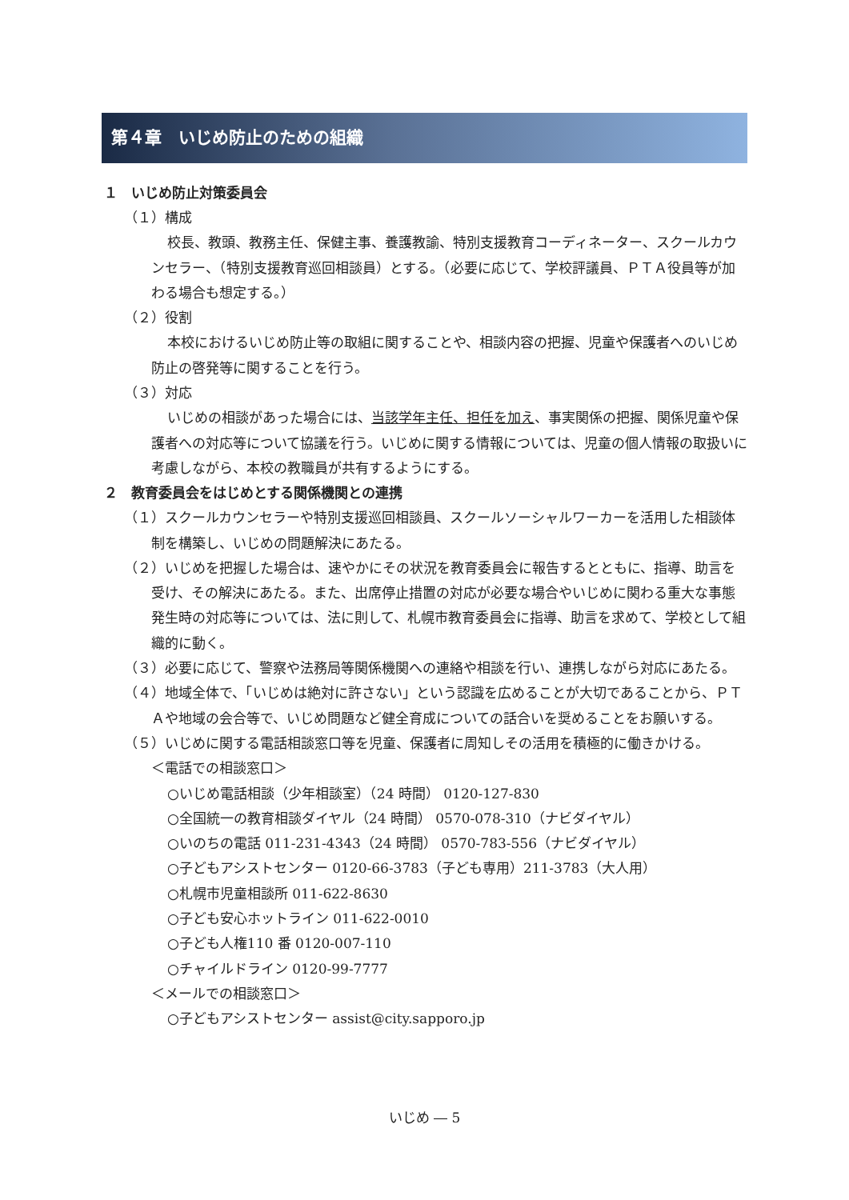第４章　いじめ防止のための組織
１　いじめ防止対策委員会
（１）構成
校長、教頭、教務主任、保健主事、養護教諭、特別支援教育コーディネーター、スクールカウンセラー、（特別支援教育巡回相談員）とする。（必要に応じて、学校評議員、ＰＴＡ役員等が加わる場合も想定する。）
（２）役割
本校におけるいじめ防止等の取組に関することや、相談内容の把握、児童や保護者へのいじめ防止の啓発等に関することを行う。
（３）対応
いじめの相談があった場合には、当該学年主任、担任を加え、事実関係の把握、関係児童や保護者への対応等について協議を行う。いじめに関する情報については、児童の個人情報の取扱いに考慮しながら、本校の教職員が共有するようにする。
２　教育委員会をはじめとする関係機関との連携
（１）スクールカウンセラーや特別支援巡回相談員、スクールソーシャルワーカーを活用した相談体制を構築し、いじめの問題解決にあたる。
（２）いじめを把握した場合は、速やかにその状況を教育委員会に報告するとともに、指導、助言を受け、その解決にあたる。また、出席停止措置の対応が必要な場合やいじめに関わる重大な事態発生時の対応等については、法に則して、札幌市教育委員会に指導、助言を求めて、学校として組織的に動く。
（３）必要に応じて、警察や法務局等関係機関への連絡や相談を行い、連携しながら対応にあたる。
（４）地域全体で、「いじめは絶対に許さない」という認識を広めることが大切であることから、ＰＴＡや地域の会合等で、いじめ問題など健全育成についての話合いを奨めることをお願いする。
（５）いじめに関する電話相談窓口等を児童、保護者に周知しその活用を積極的に働きかける。
＜電話での相談窓口＞
○いじめ電話相談（少年相談室）（24 時間） 0120-127-830
○全国統一の教育相談ダイヤル（24 時間） 0570-078-310（ナビダイヤル）
○いのちの電話 011-231-4343（24 時間） 0570-783-556（ナビダイヤル）
○子どもアシストセンター 0120-66-3783（子ども専用）211-3783（大人用）
○札幌市児童相談所 011-622-8630
○子ども安心ホットライン 011-622-0010
○子ども人権110 番 0120-007-110
○チャイルドライン 0120-99-7777
＜メールでの相談窓口＞
○子どもアシストセンター assist@city.sapporo.jp
いじめ ― 5